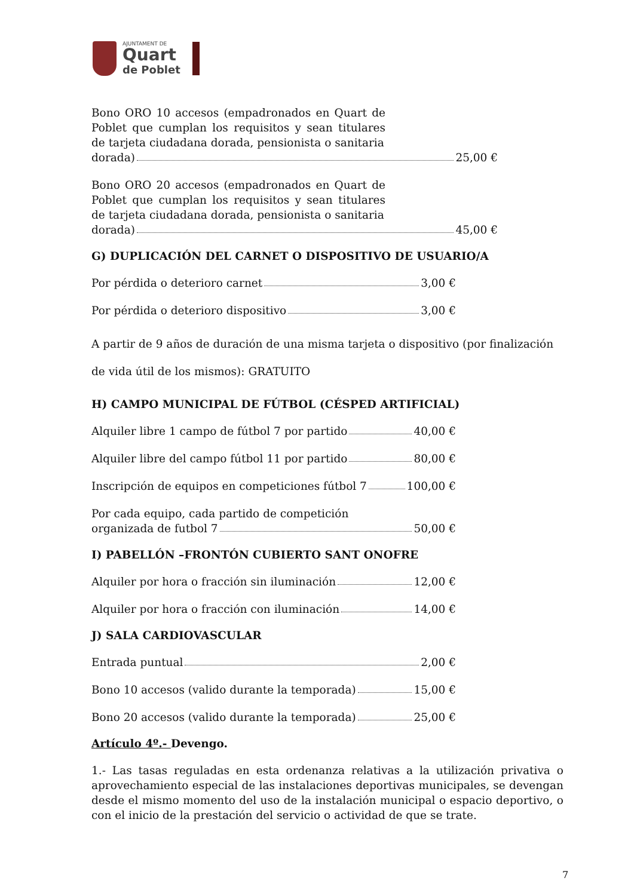AJUNTAMENT DE
Quart
de Poblet
Bono ORO 10 accesos (empadronados en Quart de Poblet que cumplan los requisitos y sean titulares de tarjeta ciudadana dorada, pensionista o sanitaria
dorada) 25,00 €
Bono ORO 20 accesos (empadronados en Quart de Poblet que cumplan los requisitos y sean titulares de tarjeta ciudadana dorada, pensionista o sanitaria
dorada) 45,00 €
G) DUPLICACIÓN DEL CARNET O DISPOSITIVO DE USUARIO/A
Por pérdida o deterioro carnet 3,00 €
Por pérdida o deterioro dispositivo 3,00 €
A partir de 9 años de duración de una misma tarjeta o dispositivo (por finalización de vida útil de los mismos): GRATUITO
H) CAMPO MUNICIPAL DE FÚTBOL (CÉSPED ARTIFICIAL)
Alquiler libre 1 campo de fútbol 7 por partido 40,00 €
Alquiler libre del campo fútbol 11 por partido 80,00 €
Inscripción de equipos en competiciones fútbol 7 100,00 €
Por cada equipo, cada partido de competición
organizada de futbol 7 50,00 €
I) PABELLÓN –FRONTÓN CUBIERTO SANT ONOFRE
Alquiler por hora o fracción sin iluminación 12,00 €
Alquiler por hora o fracción con iluminación 14,00 €
J) SALA CARDIOVASCULAR
Entrada puntual 2,00 €
Bono 10 accesos (valido durante la temporada) 15,00 €
Bono 20 accesos (valido durante la temporada) 25,00 €
Artículo 4º.- Devengo.
1.- Las tasas reguladas en esta ordenanza relativas a la utilización privativa o aprovechamiento especial de las instalaciones deportivas municipales, se devengan desde el mismo momento del uso de la instalación municipal o espacio deportivo, o con el inicio de la prestación del servicio o actividad de que se trate.
7